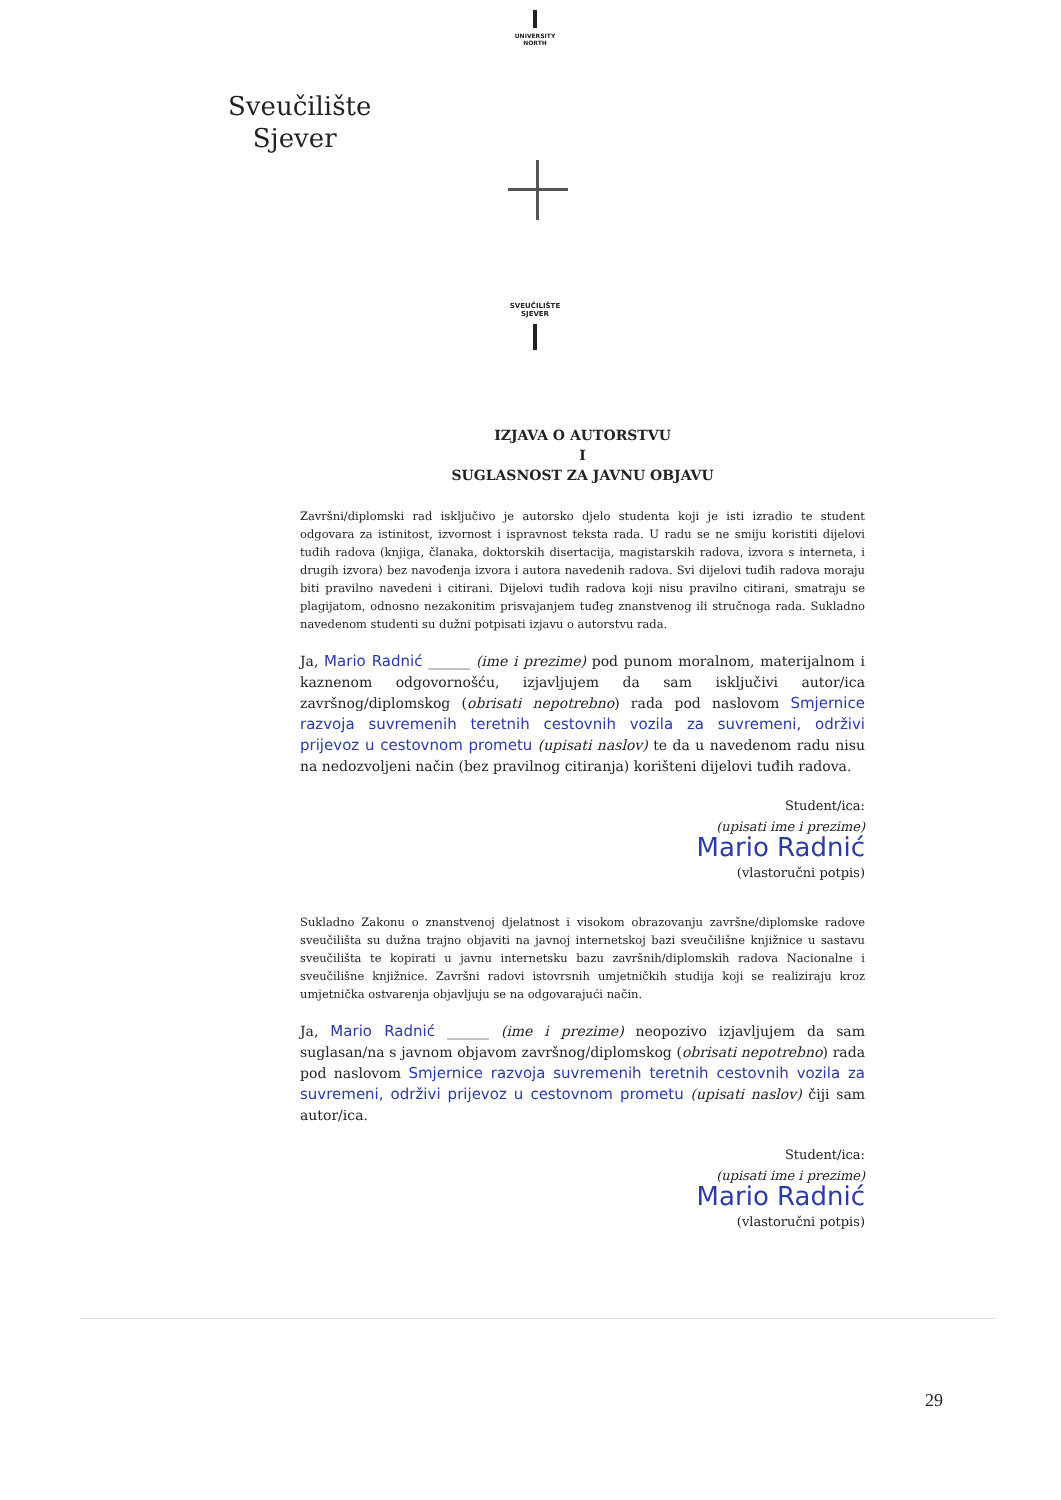UNIVERSITY NORTH
Sveučilište
Sjever
SVEUČILIŠTE
SJEVER
IZJAVA O AUTORSTVU
I
SUGLASNOST ZA JAVNU OBJAVU
Završni/diplomski rad isključivo je autorsko djelo studenta koji je isti izradio te student odgovara za istinitost, izvornost i ispravnost teksta rada. U radu se ne smiju koristiti dijelovi tuđih radova (knjiga, članaka, doktorskih disertacija, magistarskih radova, izvora s interneta, i drugih izvora) bez navođenja izvora i autora navedenih radova. Svi dijelovi tuđih radova moraju biti pravilno navedeni i citirani. Dijelovi tuđih radova koji nisu pravilno citirani, smatraju se plagijatom, odnosno nezakonitim prisvajanjem tuđeg znanstvenog ili stručnoga rada. Sukladno navedenom studenti su dužni potpisati izjavu o autorstvu rada.
Ja, Mario Radnić ______ (ime i prezime) pod punom moralnom, materijalnom i kaznenom odgovornošću, izjavljujem da sam isključivi autor/ica završnog/diplomskog (obrisati nepotrebno) rada pod naslovom Smjernice razvoja suvremenih teretnih cestovnih vozila za suvremeni, održivi prijevoz u cestovnom prometu (upisati naslov) te da u navedenom radu nisu na nedozvoljeni način (bez pravilnog citiranja) korišteni dijelovi tuđih radova.
Student/ica:
(upisati ime i prezime)
Mario Radnić
(vlastoručni potpis)
Sukladno Zakonu o znanstvenoj djelatnost i visokom obrazovanju završne/diplomske radove sveučilišta su dužna trajno objaviti na javnoj internetskoj bazi sveučilišne knjižnice u sastavu sveučilišta te kopirati u javnu internetsku bazu završnih/diplomskih radova Nacionalne i sveučilišne knjižnice. Završni radovi istovrsnih umjetničkih studija koji se realiziraju kroz umjetnička ostvarenja objavljuju se na odgovarajući način.
Ja, Mario Radnić ______ (ime i prezime) neopozivo izjavljujem da sam suglasan/na s javnom objavom završnog/diplomskog (obrisati nepotrebno) rada pod naslovom Smjernice razvoja suvremenih teretnih cestovnih vozila za suvremeni, održivi prijevoz u cestovnom prometu (upisati naslov) čiji sam autor/ica.
Student/ica:
(upisati ime i prezime)
Mario Radnić
(vlastoručni potpis)
29